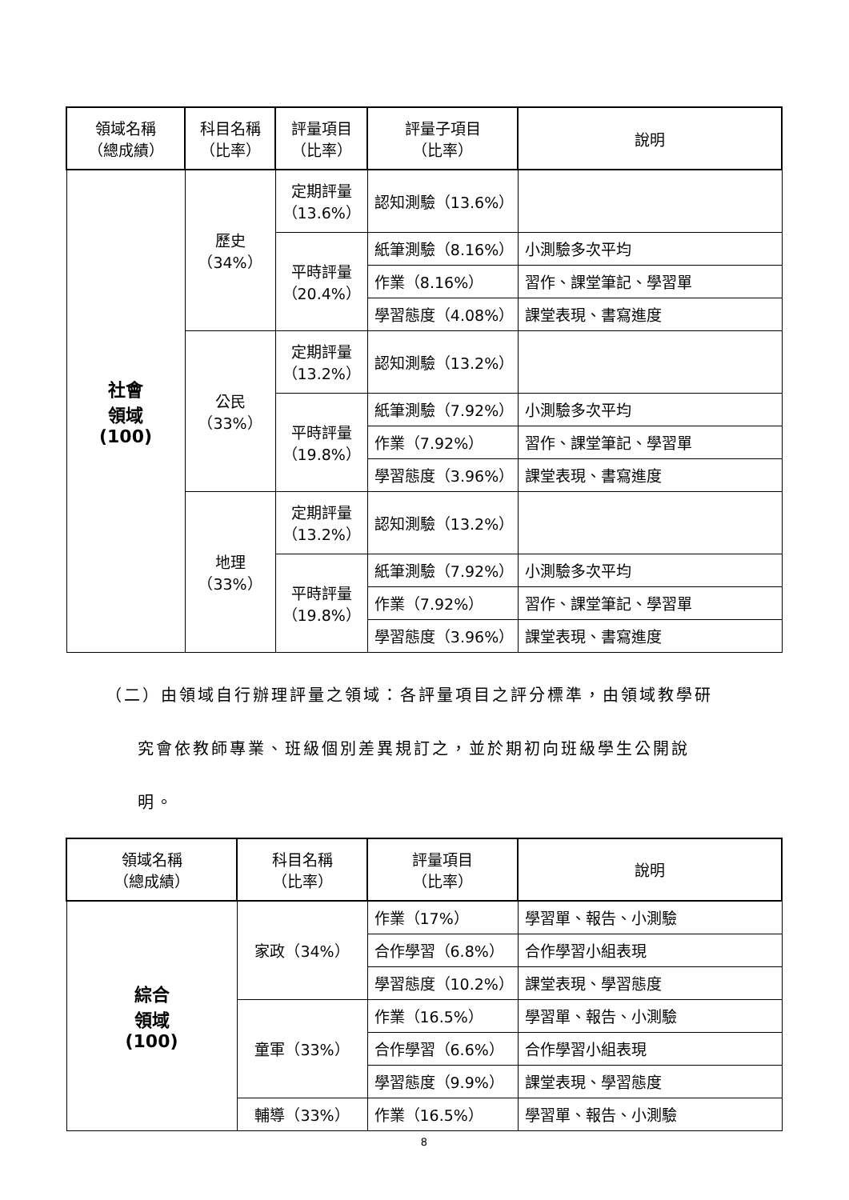| 領域名稱 （總成績） | 科目名稱 （比率） | 評量項目 （比率） | 評量子項目 （比率） | 說明 |
| --- | --- | --- | --- | --- |
| 社會 領域 (100) | 歷史 （34%） | 定期評量 （13.6%） | 認知測驗（13.6%） | |
| | | 平時評量 （20.4%） | 紙筆測驗（8.16%） | 小測驗多次平均 |
| | | | 作業（8.16%） | 習作、課堂筆記、學習單 |
| | | | 學習態度（4.08%） | 課堂表現、書寫進度 |
| | 公民 （33%） | 定期評量 （13.2%） | 認知測驗（13.2%） | |
| | | 平時評量 （19.8%） | 紙筆測驗（7.92%） | 小測驗多次平均 |
| | | | 作業（7.92%） | 習作、課堂筆記、學習單 |
| | | | 學習態度（3.96%） | 課堂表現、書寫進度 |
| | 地理 （33%） | 定期評量 （13.2%） | 認知測驗（13.2%） | |
| | | 平時評量 （19.8%） | 紙筆測驗（7.92%） | 小測驗多次平均 |
| | | | 作業（7.92%） | 習作、課堂筆記、學習單 |
| | | | 學習態度（3.96%） | 課堂表現、書寫進度 |
（二）由領域自行辦理評量之領域：各評量項目之評分標準，由領域教學研
究會依教師專業、班級個別差異規訂之，並於期初向班級學生公開說
明。
| 領域名稱 （總成績） | 科目名稱 （比率） | 評量項目 （比率） | 說明 |
| --- | --- | --- | --- |
| 綜合 領域 (100) | 家政（34%） | 作業（17%） | 學習單、報告、小測驗 |
| | | 合作學習（6.8%） | 合作學習小組表現 |
| | | 學習態度（10.2%） | 課堂表現、學習態度 |
| | 童軍（33%） | 作業（16.5%） | 學習單、報告、小測驗 |
| | | 合作學習（6.6%） | 合作學習小組表現 |
| | | 學習態度（9.9%） | 課堂表現、學習態度 |
| | 輔導（33%） | 作業（16.5%） | 學習單、報告、小測驗 |
8